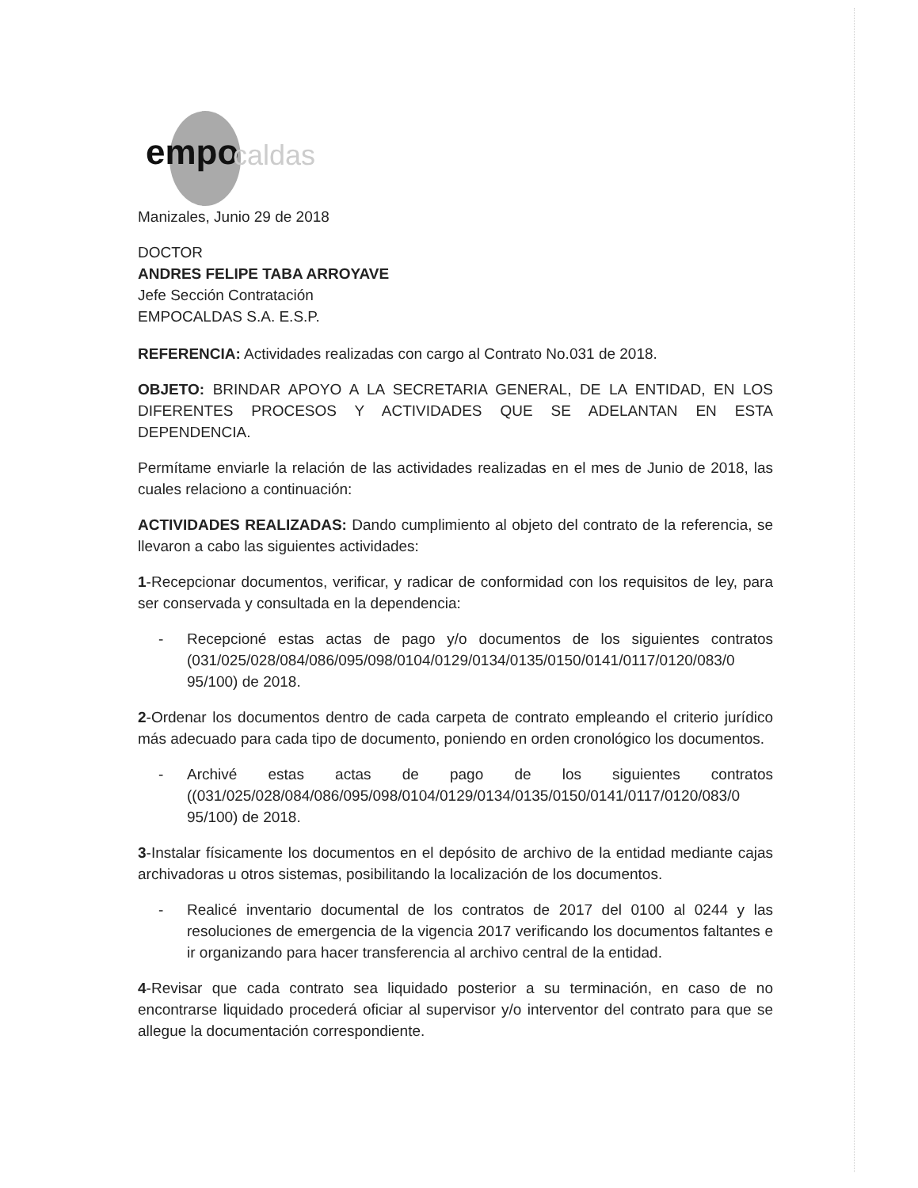empo caldas
Manizales, Junio 29 de 2018
DOCTOR
ANDRES FELIPE TABA ARROYAVE
Jefe Sección Contratación
EMPOCALDAS S.A. E.S.P.
REFERENCIA: Actividades realizadas con cargo al Contrato No.031 de 2018.
OBJETO: BRINDAR APOYO A LA SECRETARIA GENERAL, DE LA ENTIDAD, EN LOS DIFERENTES PROCESOS Y ACTIVIDADES QUE SE ADELANTAN EN ESTA DEPENDENCIA.
Permítame enviarle la relación de las actividades realizadas en el mes de Junio de 2018, las cuales relaciono a continuación:
ACTIVIDADES REALIZADAS: Dando cumplimiento al objeto del contrato de la referencia, se llevaron a cabo las siguientes actividades:
1-Recepcionar documentos, verificar, y radicar de conformidad con los requisitos de ley, para ser conservada y consultada en la dependencia:
- Recepcioné estas actas de pago y/o documentos de los siguientes contratos (031/025/028/084/086/095/098/0104/0129/0134/0135/0150/0141/0117/0120/083/0 95/100) de 2018.
2-Ordenar los documentos dentro de cada carpeta de contrato empleando el criterio jurídico más adecuado para cada tipo de documento, poniendo en orden cronológico los documentos.
- Archivé estas actas de pago de los siguientes contratos ((031/025/028/084/086/095/098/0104/0129/0134/0135/0150/0141/0117/0120/083/0 95/100) de 2018.
3-Instalar físicamente los documentos en el depósito de archivo de la entidad mediante cajas archivadoras u otros sistemas, posibilitando la localización de los documentos.
- Realicé inventario documental de los contratos de 2017 del 0100 al 0244 y las resoluciones de emergencia de la vigencia 2017 verificando los documentos faltantes e ir organizando para hacer transferencia al archivo central de la entidad.
4-Revisar que cada contrato sea liquidado posterior a su terminación, en caso de no encontrarse liquidado procederá oficiar al supervisor y/o interventor del contrato para que se allegue la documentación correspondiente.